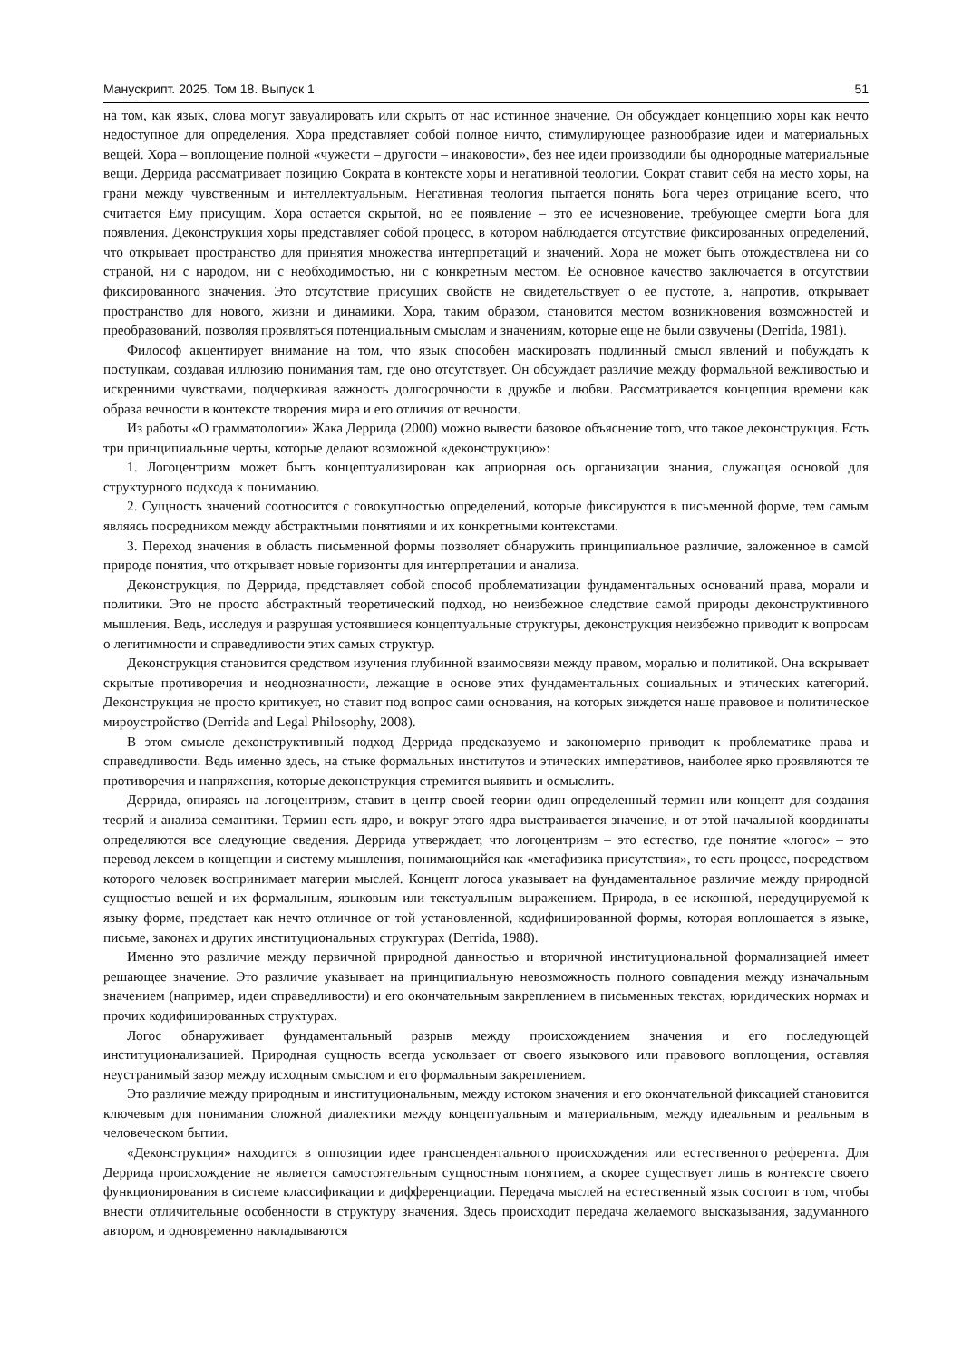Манускрипт. 2025. Том 18. Выпуск 1 51
на том, как язык, слова могут завуалировать или скрыть от нас истинное значение. Он обсуждает концепцию хоры как нечто недоступное для определения. Хора представляет собой полное ничто, стимулирующее разнообразие идеи и материальных вещей. Хора – воплощение полной «чужести – другости – инаковости», без нее идеи производили бы однородные материальные вещи. Деррида рассматривает позицию Сократа в контексте хоры и негативной теологии. Сократ ставит себя на место хоры, на грани между чувственным и интеллектуальным. Негативная теология пытается понять Бога через отрицание всего, что считается Ему присущим. Хора остается скрытой, но ее появление – это ее исчезновение, требующее смерти Бога для появления. Деконструкция хоры представляет собой процесс, в котором наблюдается отсутствие фиксированных определений, что открывает пространство для принятия множества интерпретаций и значений. Хора не может быть отождествлена ни со страной, ни с народом, ни с необходимостью, ни с конкретным местом. Ее основное качество заключается в отсутствии фиксированного значения. Это отсутствие присущих свойств не свидетельствует о ее пустоте, а, напротив, открывает пространство для нового, жизни и динамики. Хора, таким образом, становится местом возникновения возможностей и преобразований, позволяя проявляться потенциальным смыслам и значениям, которые еще не были озвучены (Derrida, 1981).
Философ акцентирует внимание на том, что язык способен маскировать подлинный смысл явлений и побуждать к поступкам, создавая иллюзию понимания там, где оно отсутствует. Он обсуждает различие между формальной вежливостью и искренними чувствами, подчеркивая важность долгосрочности в дружбе и любви. Рассматривается концепция времени как образа вечности в контексте творения мира и его отличия от вечности.
Из работы «О грамматологии» Жака Деррида (2000) можно вывести базовое объяснение того, что такое деконструкция. Есть три принципиальные черты, которые делают возможной «деконструкцию»:
1. Логоцентризм может быть концептуализирован как априорная ось организации знания, служащая основой для структурного подхода к пониманию.
2. Сущность значений соотносится с совокупностью определений, которые фиксируются в письменной форме, тем самым являясь посредником между абстрактными понятиями и их конкретными контекстами.
3. Переход значения в область письменной формы позволяет обнаружить принципиальное различие, заложенное в самой природе понятия, что открывает новые горизонты для интерпретации и анализа.
Деконструкция, по Деррида, представляет собой способ проблематизации фундаментальных оснований права, морали и политики. Это не просто абстрактный теоретический подход, но неизбежное следствие самой природы деконструктивного мышления. Ведь, исследуя и разрушая устоявшиеся концептуальные структуры, деконструкция неизбежно приводит к вопросам о легитимности и справедливости этих самых структур.
Деконструкция становится средством изучения глубинной взаимосвязи между правом, моралью и политикой. Она вскрывает скрытые противоречия и неоднозначности, лежащие в основе этих фундаментальных социальных и этических категорий. Деконструкция не просто критикует, но ставит под вопрос сами основания, на которых зиждется наше правовое и политическое мироустройство (Derrida and Legal Philosophy, 2008).
В этом смысле деконструктивный подход Деррида предсказуемо и закономерно приводит к проблематике права и справедливости. Ведь именно здесь, на стыке формальных институтов и этических императивов, наиболее ярко проявляются те противоречия и напряжения, которые деконструкция стремится выявить и осмыслить.
Деррида, опираясь на логоцентризм, ставит в центр своей теории один определенный термин или концепт для создания теорий и анализа семантики. Термин есть ядро, и вокруг этого ядра выстраивается значение, и от этой начальной координаты определяются все следующие сведения. Деррида утверждает, что логоцентризм – это естество, где понятие «логос» – это перевод лексем в концепции и систему мышления, понимающийся как «метафизика присутствия», то есть процесс, посредством которого человек воспринимает материи мыслей. Концепт логоса указывает на фундаментальное различие между природной сущностью вещей и их формальным, языковым или текстуальным выражением. Природа, в ее исконной, нередуцируемой к языку форме, предстает как нечто отличное от той установленной, кодифицированной формы, которая воплощается в языке, письме, законах и других институциональных структурах (Derrida, 1988).
Именно это различие между первичной природной данностью и вторичной институциональной формализацией имеет решающее значение. Это различие указывает на принципиальную невозможность полного совпадения между изначальным значением (например, идеи справедливости) и его окончательным закреплением в письменных текстах, юридических нормах и прочих кодифицированных структурах.
Логос обнаруживает фундаментальный разрыв между происхождением значения и его последующей институционализацией. Природная сущность всегда ускользает от своего языкового или правового воплощения, оставляя неустранимый зазор между исходным смыслом и его формальным закреплением.
Это различие между природным и институциональным, между истоком значения и его окончательной фиксацией становится ключевым для понимания сложной диалектики между концептуальным и материальным, между идеальным и реальным в человеческом бытии.
«Деконструкция» находится в оппозиции идее трансцендентального происхождения или естественного референта. Для Деррида происхождение не является самостоятельным сущностным понятием, а скорее существует лишь в контексте своего функционирования в системе классификации и дифференциации. Передача мыслей на естественный язык состоит в том, чтобы внести отличительные особенности в структуру значения. Здесь происходит передача желаемого высказывания, задуманного автором, и одновременно накладываются